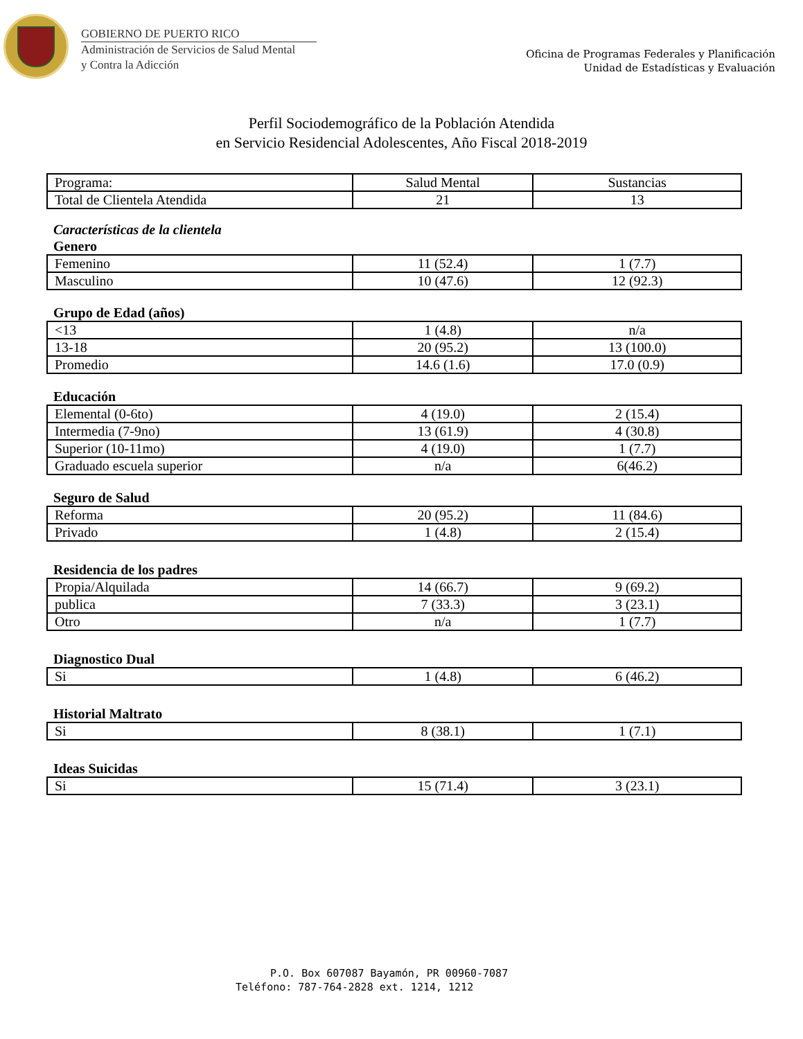GOBIERNO DE PUERTO RICO
Administración de Servicios de Salud Mental
y Contra la Adicción
Oficina de Programas Federales y Planificación
Unidad de Estadísticas y Evaluación
Perfil Sociodemográfico de la Población Atendida
en Servicio Residencial Adolescentes, Año Fiscal 2018-2019
| Programa: | Salud Mental | Sustancias |
| Total de Clientela Atendida | 21 | 13 |
Características de la clientela
Genero
| Femenino | 11 (52.4) | 1 (7.7) |
| Masculino | 10 (47.6) | 12 (92.3) |
Grupo de Edad (años)
| <13 | 1 (4.8) | n/a |
| 13-18 | 20 (95.2) | 13 (100.0) |
| Promedio | 14.6 (1.6) | 17.0 (0.9) |
Educación
| Elemental (0-6to) | 4 (19.0) | 2 (15.4) |
| Intermedia (7-9no) | 13 (61.9) | 4 (30.8) |
| Superior (10-11mo) | 4 (19.0) | 1 (7.7) |
| Graduado escuela superior | n/a | 6(46.2) |
Seguro de Salud
| Reforma | 20 (95.2) | 11 (84.6) |
| Privado | 1 (4.8) | 2 (15.4) |
Residencia de los padres
| Propia/Alquilada | 14 (66.7) | 9 (69.2) |
| publica | 7 (33.3) | 3 (23.1) |
| Otro | n/a | 1 (7.7) |
Diagnostico Dual
| Si | 1 (4.8) | 6 (46.2) |
Historial Maltrato
| Si | 8 (38.1) | 1 (7.1) |
Ideas Suicidas
| Si | 15 (71.4) | 3 (23.1) |
P.O. Box 607087 Bayamón, PR 00960-7087
Teléfono: 787-764-2828 ext. 1214, 1212